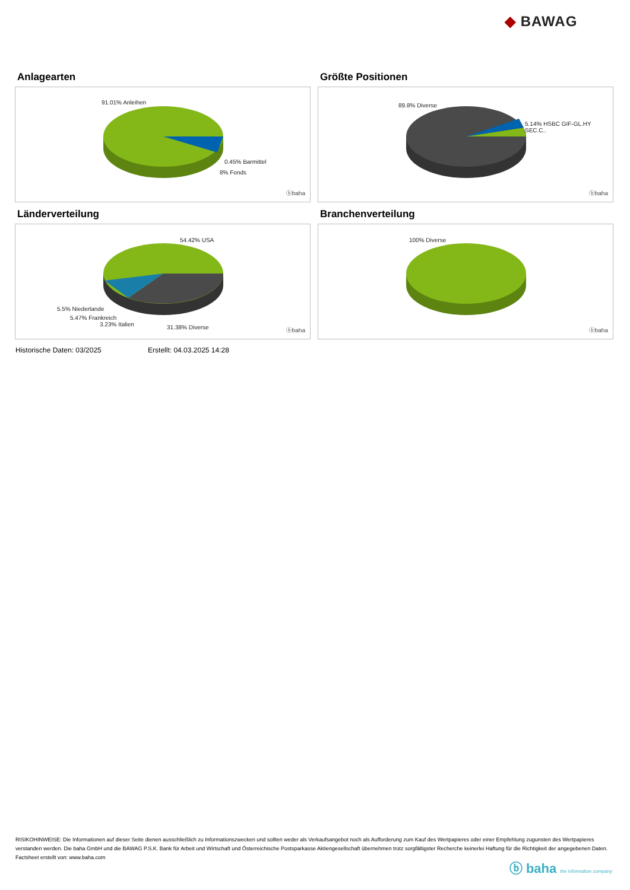◆ BAWAG
Anlagearten
91.01% Anleihen
0.45% Barmittel
8% Fonds
ⓑbaha
Größte Positionen
89.8% Diverse
5.14% HSBC GIF-GL.HY SEC.C..
ⓑbaha
Länderverteilung
54.42% USA
5.5% Niederlande
5.47% Frankreich
3.23% Italien 31.38% Diverse ⓑbaha
Branchenverteilung
100% Diverse
ⓑbaha
Historische Daten: 03/2025 Erstellt: 04.03.2025 14:28
RISIKOHINWEISE: Die Informationen auf dieser Seite dienen ausschließlich zu Informationszwecken und sollten weder als Verkaufsangebot noch als Aufforderung zum Kauf des Wertpapieres oder einer Empfehlung zugunsten des Wertpapieres verstanden werden. Die baha GmbH und die BAWAG P.S.K. Bank für Arbeit und Wirtschaft und Österreichische Postsparkasse Aktiengesellschaft übernehmen trotz sorgfältigster Recherche keinerlei Haftung für die Richtigkeit der angegebenen Daten.
Factsheet erstellt von: www.baha.com
ⓑ baha the information company